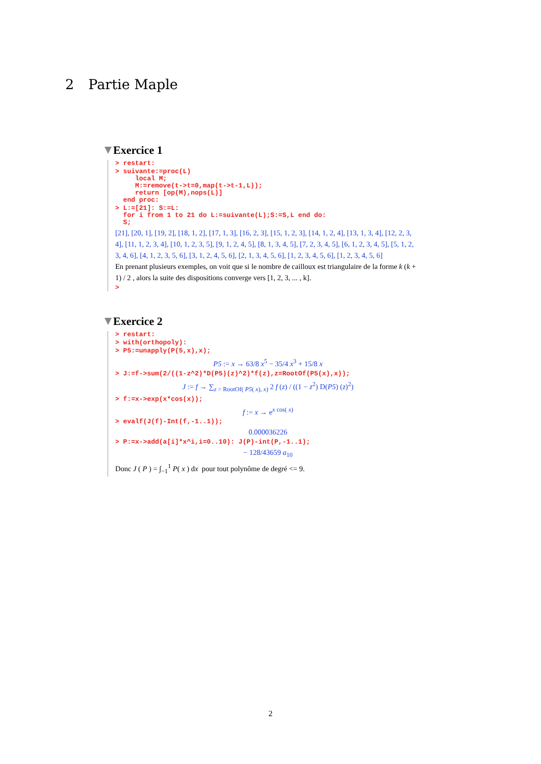2 Partie Maple
Exercice 1
> restart:
> suivante:=proc(L) local M; M:=remove(t->t=0,map(t->t-1,L)); return [op(M),nops(L)] end proc:
> L:=[21]: S:=L: for i from 1 to 21 do L:=suivante(L);S:=S,L end do: S;
[21], [20, 1], [19, 2], [18, 1, 2], [17, 1, 3], [16, 2, 3], [15, 1, 2, 3], [14, 1, 2, 4], [13, 1, 3, 4], [12, 2, 3, 4], [11, 1, 2, 3, 4], [10, 1, 2, 3, 5], [9, 1, 2, 4, 5], [8, 1, 3, 4, 5], [7, 2, 3, 4, 5], [6, 1, 2, 3, 4, 5], [5, 1, 2, 3, 4, 6], [4, 1, 2, 3, 5, 6], [3, 1, 2, 4, 5, 6], [2, 1, 3, 4, 5, 6], [1, 2, 3, 4, 5, 6], [1, 2, 3, 4, 5, 6]
En prenant plusieurs exemples, on voit que si le nombre de cailloux est triangulaire de la forme k (k + 1) / 2 , alors la suite des dispositions converge vers [1, 2, 3, ... , k].
>
Exercice 2
> restart:
> with(orthopoly):
> P5:=unapply(P(5,x),x);
P5 := x → 63/8 x<sup>5</sup> − 35/4 x<sup>3</sup> + 15/8 x
> J:=f->sum(2/((1-z^2)*D(P5)(z)^2)*f(z),z=RootOf(P5(x),x));
J := f → ∑<sub>z = RootOf( P5( x), x)</sub> 2 f (z) / ((1 − z<sup>2</sup>) D(P5) (z)<sup>2</sup>)
> f:=x->exp(x*cos(x));
f := x → e<sup>x cos( x)</sup>
> evalf(J(f)-Int(f,-1..1));
0.000036226
> P:=x->add(a[i]*x^i,i=0..10): J(P)-int(P,-1..1);
− 128/43659 a<sub>10</sub>
Donc J ( P ) = ∫<sub>−1</sub><sup>1</sup> P( x ) dx pour tout polynôme de degré <= 9.
2